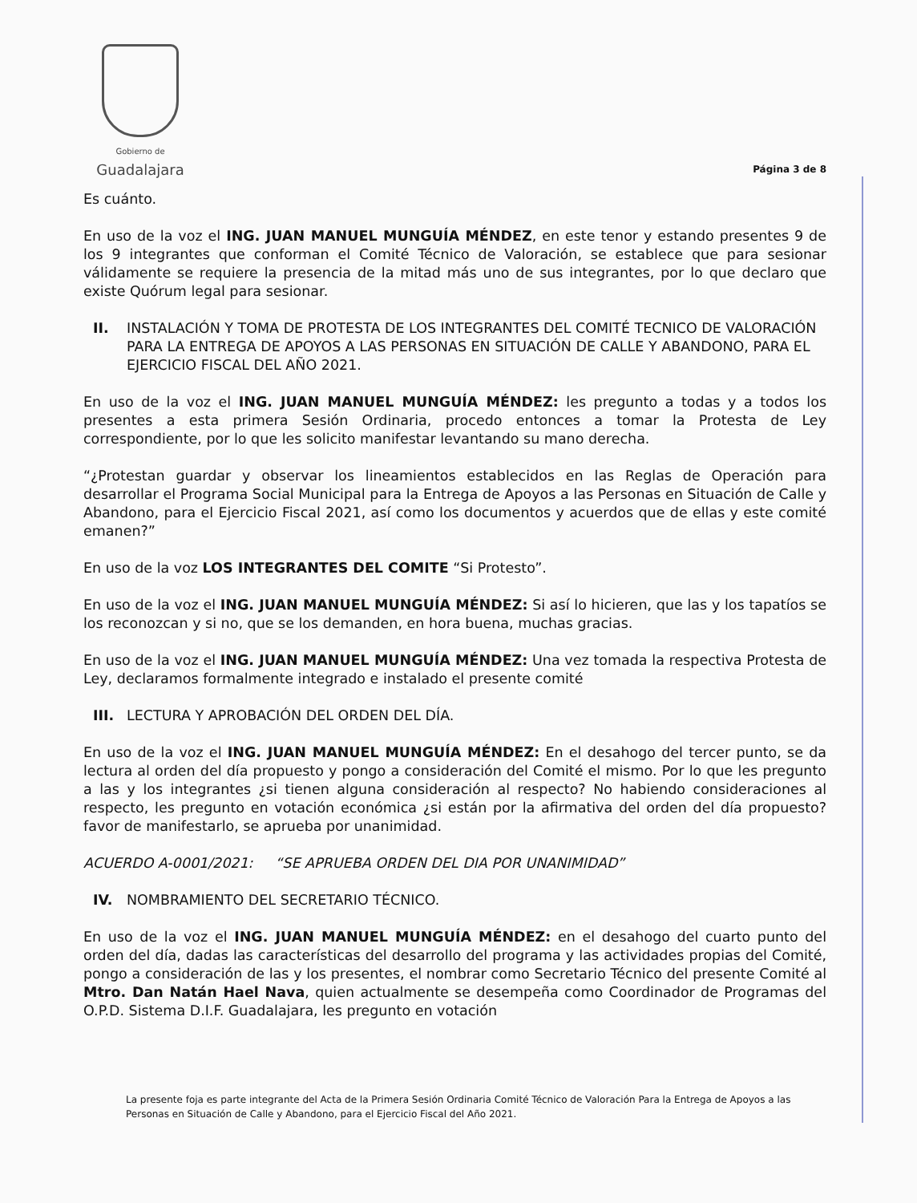Gobierno de
Guadalajara
Página 3 de 8
Es cuánto.
En uso de la voz el ING. JUAN MANUEL MUNGUÍA MÉNDEZ, en este tenor y estando presentes 9 de los 9 integrantes que conforman el Comité Técnico de Valoración, se establece que para sesionar válidamente se requiere la presencia de la mitad más uno de sus integrantes, por lo que declaro que existe Quórum legal para sesionar.
II. INSTALACIÓN Y TOMA DE PROTESTA DE LOS INTEGRANTES DEL COMITÉ TECNICO DE VALORACIÓN PARA LA ENTREGA DE APOYOS A LAS PERSONAS EN SITUACIÓN DE CALLE Y ABANDONO, PARA EL EJERCICIO FISCAL DEL AÑO 2021.
En uso de la voz el ING. JUAN MANUEL MUNGUÍA MÉNDEZ: les pregunto a todas y a todos los presentes a esta primera Sesión Ordinaria, procedo entonces a tomar la Protesta de Ley correspondiente, por lo que les solicito manifestar levantando su mano derecha.
“¿Protestan guardar y observar los lineamientos establecidos en las Reglas de Operación para desarrollar el Programa Social Municipal para la Entrega de Apoyos a las Personas en Situación de Calle y Abandono, para el Ejercicio Fiscal 2021, así como los documentos y acuerdos que de ellas y este comité emanen?”
En uso de la voz LOS INTEGRANTES DEL COMITE “Si Protesto”.
En uso de la voz el ING. JUAN MANUEL MUNGUÍA MÉNDEZ: Si así lo hicieren, que las y los tapatíos se los reconozcan y si no, que se los demanden, en hora buena, muchas gracias.
En uso de la voz el ING. JUAN MANUEL MUNGUÍA MÉNDEZ: Una vez tomada la respectiva Protesta de Ley, declaramos formalmente integrado e instalado el presente comité
III. LECTURA Y APROBACIÓN DEL ORDEN DEL DÍA.
En uso de la voz el ING. JUAN MANUEL MUNGUÍA MÉNDEZ: En el desahogo del tercer punto, se da lectura al orden del día propuesto y pongo a consideración del Comité el mismo. Por lo que les pregunto a las y los integrantes ¿si tienen alguna consideración al respecto? No habiendo consideraciones al respecto, les pregunto en votación económica ¿si están por la afirmativa del orden del día propuesto? favor de manifestarlo, se aprueba por unanimidad.
ACUERDO A-0001/2021: “SE APRUEBA ORDEN DEL DIA POR UNANIMIDAD”
IV. NOMBRAMIENTO DEL SECRETARIO TÉCNICO.
En uso de la voz el ING. JUAN MANUEL MUNGUÍA MÉNDEZ: en el desahogo del cuarto punto del orden del día, dadas las características del desarrollo del programa y las actividades propias del Comité, pongo a consideración de las y los presentes, el nombrar como Secretario Técnico del presente Comité al Mtro. Dan Natán Hael Nava, quien actualmente se desempeña como Coordinador de Programas del O.P.D. Sistema D.I.F. Guadalajara, les pregunto en votación
La presente foja es parte integrante del Acta de la Primera Sesión Ordinaria Comité Técnico de Valoración Para la Entrega de Apoyos a las Personas en Situación de Calle y Abandono, para el Ejercicio Fiscal del Año 2021.